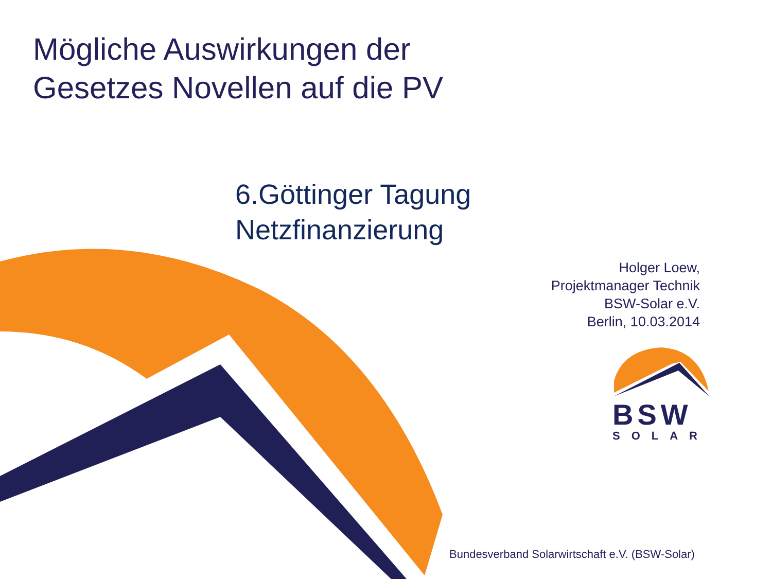Mögliche Auswirkungen der
Gesetzes Novellen auf die PV
6.Göttinger Tagung
Netzfinanzierung
Holger Loew,
Projektmanager Technik
BSW-Solar e.V.
Berlin, 10.03.2014
BSW
SOLAR
Bundesverband Solarwirtschaft e.V. (BSW-Solar)